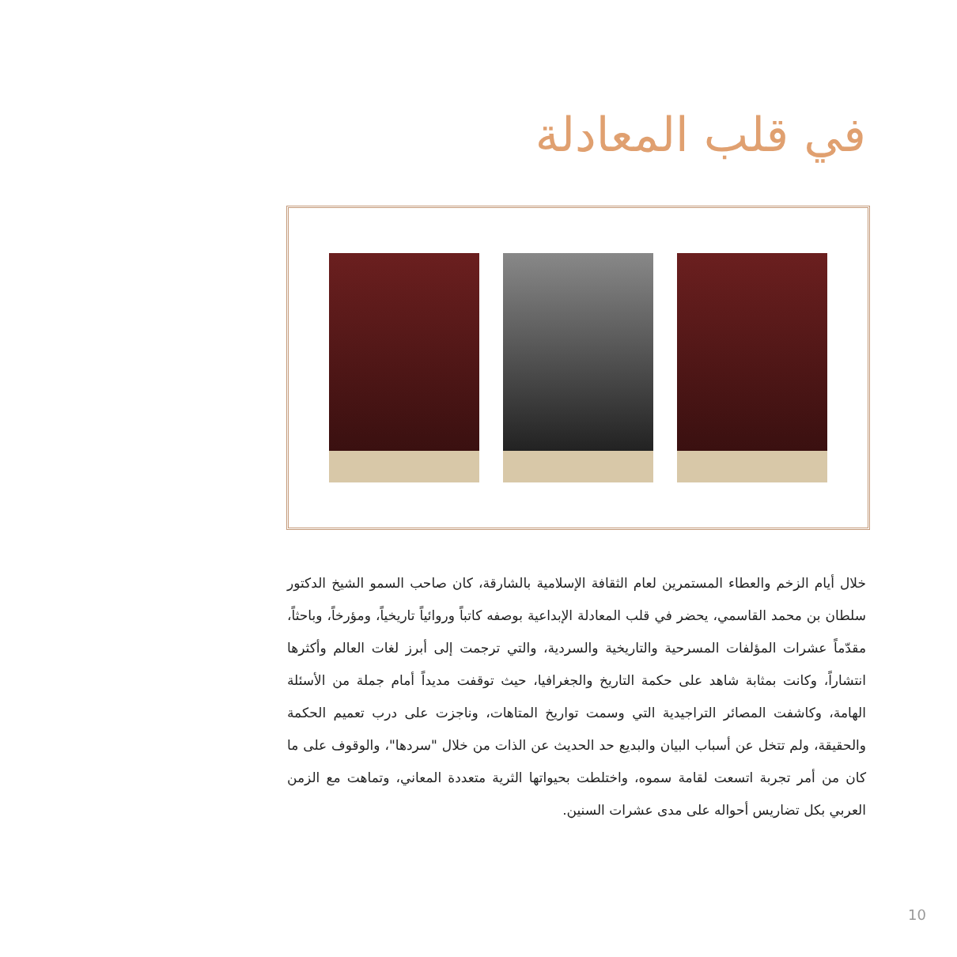في قلب المعادلة
خلال أيام الزخم والعطاء المستمرين لعام الثقافة الإسلامية بالشارقة، كان صاحب السمو الشيخ الدكتور سلطان بن محمد القاسمي، يحضر في قلب المعادلة الإبداعية بوصفه كاتباً وروائياً تاريخياً، ومؤرخاً، وباحثاً، مقدّماً عشرات المؤلفات المسرحية والتاريخية والسردية، والتي ترجمت إلى أبرز لغات العالم وأكثرها انتشاراً، وكانت بمثابة شاهد على حكمة التاريخ والجغرافيا، حيث توقفت مديداً أمام جملة من الأسئلة الهامة، وكاشفت المصائر التراجيدية التي وسمت تواريخ المتاهات، وناجزت على درب تعميم الحكمة والحقيقة، ولم تتخل عن أسباب البيان والبديع حد الحديث عن الذات من خلال "سردها"، والوقوف على ما كان من أمر تجربة اتسعت لقامة سموه، واختلطت بحيواتها الثرية متعددة المعاني، وتماهت مع الزمن العربي بكل تضاريس أحواله على مدى عشرات السنين.
10